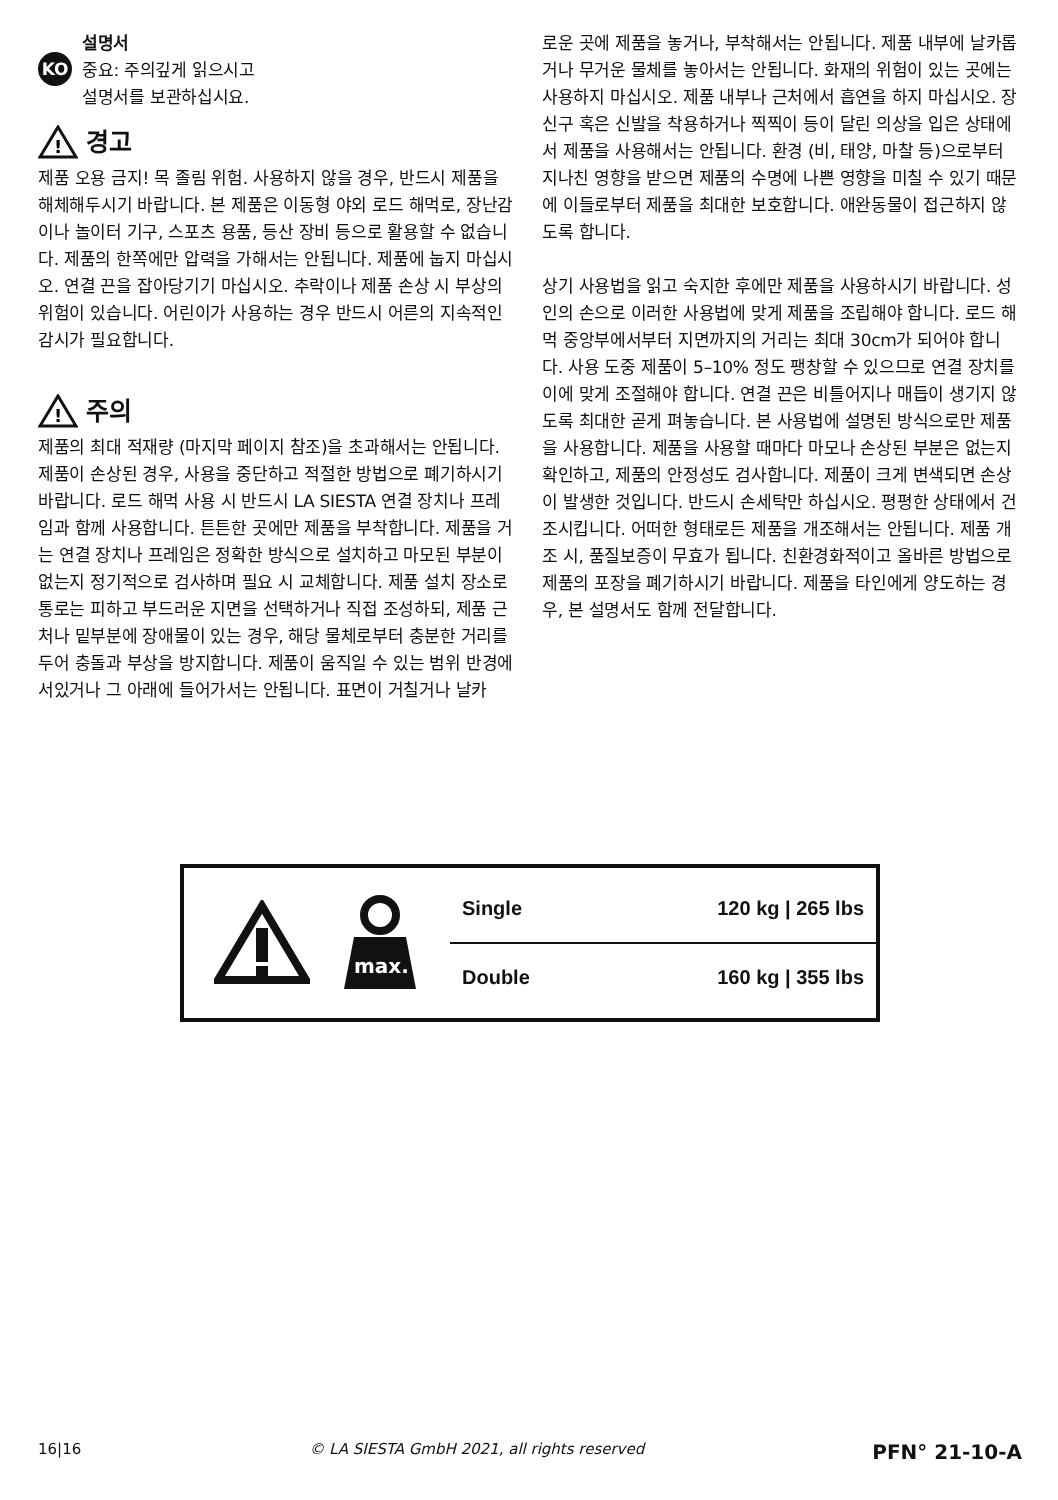KO
설명서
중요: 주의깊게 읽으시고
설명서를 보관하십시요.
!
경고
제품 오용 금지! 목 졸림 위험. 사용하지 않을 경우, 반드시 제품을 해체해두시기 바랍니다. 본 제품은 이동형 야외 로드 해먹로, 장난감이나 놀이터 기구, 스포츠 용품, 등산 장비 등으로 활용할 수 없습니다. 제품의 한쪽에만 압력을 가해서는 안됩니다. 제품에 눕지 마십시오. 연결 끈을 잡아당기기 마십시오. 추락이나 제품 손상 시 부상의 위험이 있습니다. 어린이가 사용하는 경우 반드시 어른의 지속적인 감시가 필요합니다.
!
주의
제품의 최대 적재량 (마지막 페이지 참조)을 초과해서는 안됩니다. 제품이 손상된 경우, 사용을 중단하고 적절한 방법으로 폐기하시기 바랍니다. 로드 해먹 사용 시 반드시 LA SIESTA 연결 장치나 프레임과 함께 사용합니다. 튼튼한 곳에만 제품을 부착합니다. 제품을 거는 연결 장치나 프레임은 정확한 방식으로 설치하고 마모된 부분이 없는지 정기적으로 검사하며 필요 시 교체합니다. 제품 설치 장소로 통로는 피하고 부드러운 지면을 선택하거나 직접 조성하되, 제품 근처나 밑부분에 장애물이 있는 경우, 해당 물체로부터 충분한 거리를 두어 충돌과 부상을 방지합니다. 제품이 움직일 수 있는 범위 반경에 서있거나 그 아래에 들어가서는 안됩니다. 표면이 거칠거나 날카
로운 곳에 제품을 놓거나, 부착해서는 안됩니다. 제품 내부에 날카롭거나 무거운 물체를 놓아서는 안됩니다. 화재의 위험이 있는 곳에는 사용하지 마십시오. 제품 내부나 근처에서 흡연을 하지 마십시오. 장신구 혹은 신발을 착용하거나 찍찍이 등이 달린 의상을 입은 상태에서 제품을 사용해서는 안됩니다. 환경 (비, 태양, 마찰 등)으로부터 지나친 영향을 받으면 제품의 수명에 나쁜 영향을 미칠 수 있기 때문에 이들로부터 제품을 최대한 보호합니다. 애완동물이 접근하지 않도록 합니다.
상기 사용법을 읽고 숙지한 후에만 제품을 사용하시기 바랍니다. 성인의 손으로 이러한 사용법에 맞게 제품을 조립해야 합니다. 로드 해먹 중앙부에서부터 지면까지의 거리는 최대 30cm가 되어야 합니다. 사용 도중 제품이 5–10% 정도 팽창할 수 있으므로 연결 장치를 이에 맞게 조절해야 합니다. 연결 끈은 비틀어지나 매듭이 생기지 않도록 최대한 곧게 펴놓습니다. 본 사용법에 설명된 방식으로만 제품을 사용합니다. 제품을 사용할 때마다 마모나 손상된 부분은 없는지 확인하고, 제품의 안정성도 검사합니다. 제품이 크게 변색되면 손상이 발생한 것입니다. 반드시 손세탁만 하십시오. 평평한 상태에서 건조시킵니다. 어떠한 형태로든 제품을 개조해서는 안됩니다. 제품 개조 시, 품질보증이 무효가 됩니다. 친환경화적이고 올바른 방법으로 제품의 포장을 폐기하시기 바랍니다. 제품을 타인에게 양도하는 경우, 본 설명서도 함께 전달합니다.
max.
| Single | 120 kg / 265 lbs |
| Double | 160 kg / 355 lbs |
16|16 © LA SIESTA GmbH 2021, all rights reserved PFN° 21-10-A